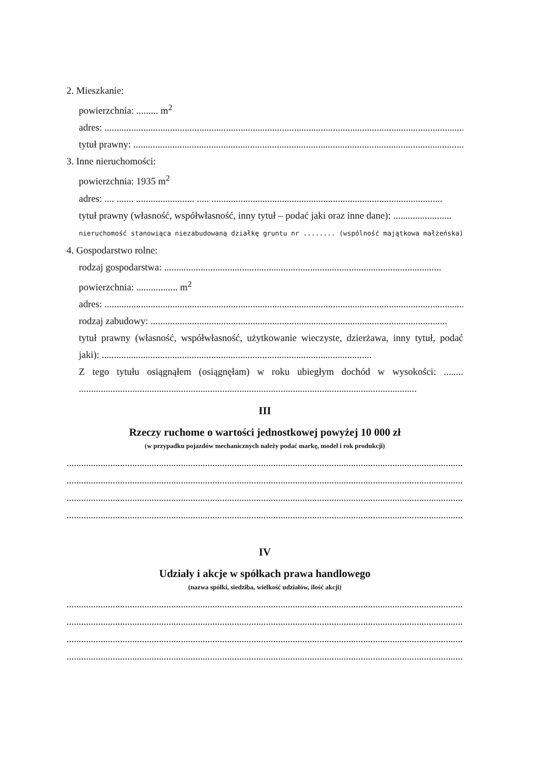2. Mieszkanie:
powierzchnia: ......... m<sup>2</sup>
adres: ......................................................................................................................................................
tytuł prawny: .........................................................................................................................................
3. Inne nieruchomości:
powierzchnia: 1935 m<sup>2</sup>
adres: .... ....... ........................ ..... ...............................................................................................
tytuł prawny (własność, współwłasność, inny tytuł – podać jaki oraz inne dane): ........................
nieruchomość stanowiąca niezabudowaną działkę gruntu nr ........ (wspólność majątkowa małżeńska)
4. Gospodarstwo rolne:
rodzaj gospodarstwa: ..................................................................................................................
powierzchnia: ................. m<sup>2</sup>
adres: ......................................................................................................................................................
rodzaj zabudowy: ..........................................................................................................................
tytuł prawny (własność, współwłasność, użytkowanie wieczyste, dzierżawa, inny tytuł, podać jaki): ...............................................................................................................
Z tego tytułu osiągnąłem (osiągnęłam) w roku ubiegłym dochód w wysokości: ........ ...........................................................................................................................................
III
Rzeczy ruchome o wartości jednostkowej powyżej 10 000 zł
(w przypadku pojazdów mechanicznych należy podać markę, model i rok produkcji)
........................................................................................................................................................................
........................................................................................................................................................................
........................................................................................................................................................................
........................................................................................................................................................................
IV
Udziały i akcje w spółkach prawa handlowego
(nazwa spółki, siedziba, wielkość udziałów, ilość akcji)
........................................................................................................................................................................
........................................................................................................................................................................
........................................................................................................................................................................
........................................................................................................................................................................